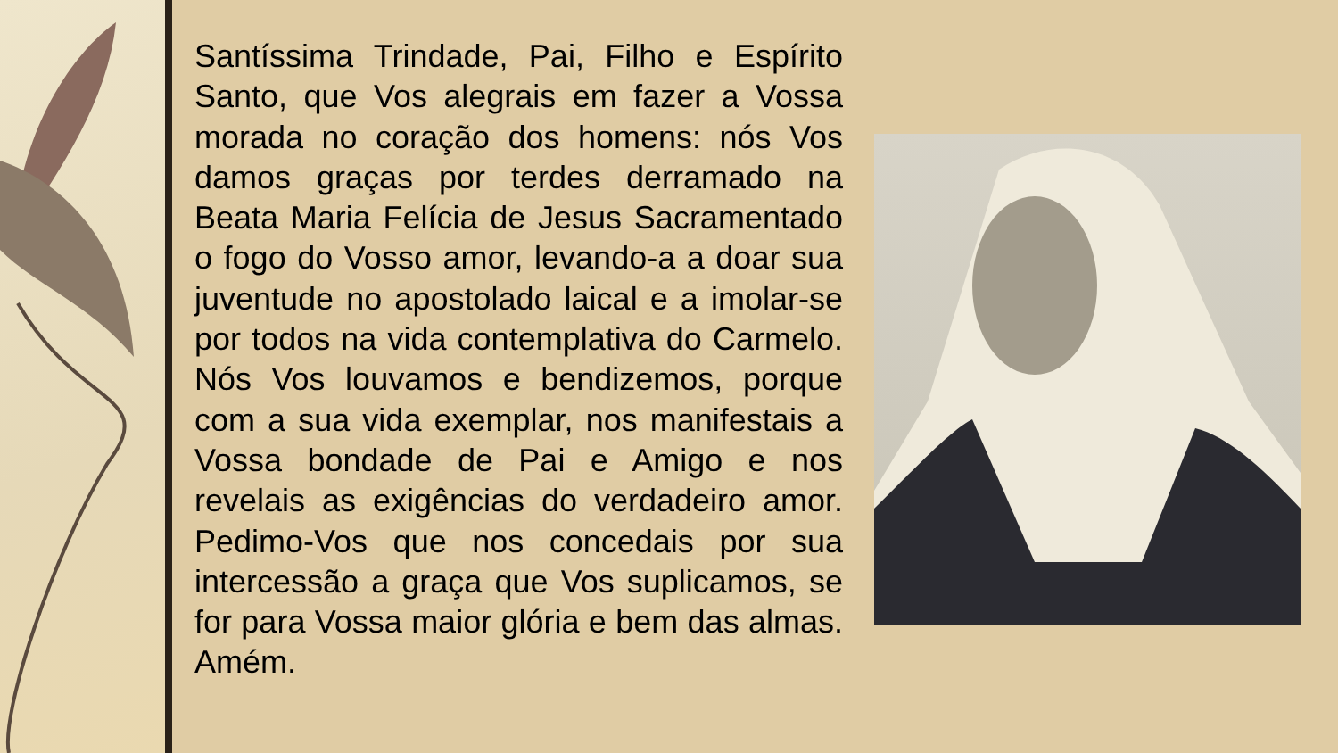Santíssima Trindade, Pai, Filho e Espírito Santo, que Vos alegrais em fazer a Vossa morada no coração dos homens: nós Vos damos graças por terdes derramado na Beata Maria Felícia de Jesus Sacramentado o fogo do Vosso amor, levando-a a doar sua juventude no apostolado laical e a imolar-se por todos na vida contemplativa do Carmelo. Nós Vos louvamos e bendizemos, porque com a sua vida exemplar, nos manifestais a Vossa bondade de Pai e Amigo e nos revelais as exigências do verdadeiro amor. Pedimo-Vos que nos concedais por sua intercessão a graça que Vos suplicamos, se for para Vossa maior glória e bem das almas. Amém.